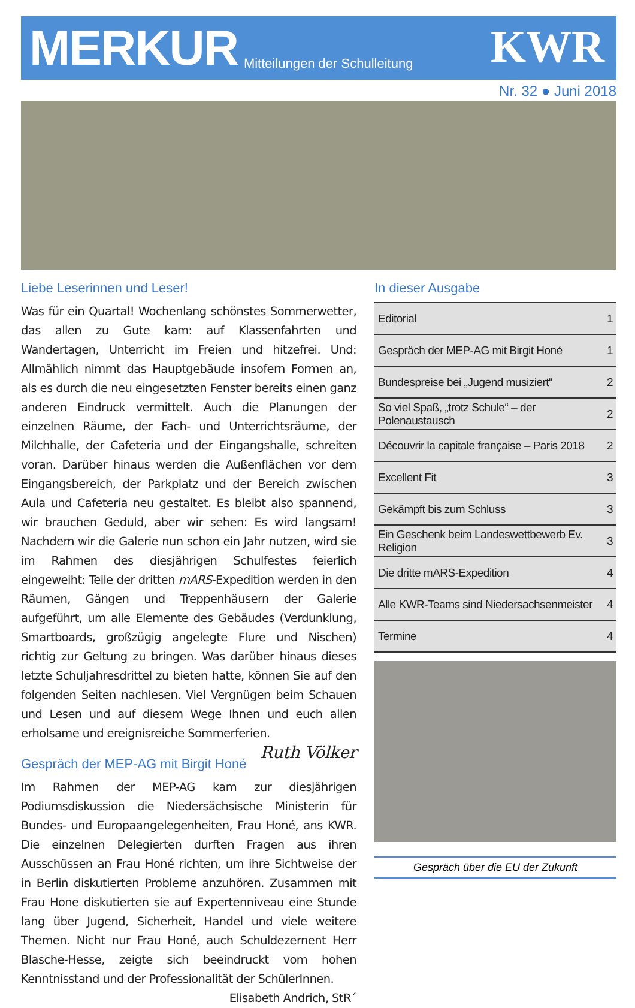MERKUR
Mitteilungen der Schulleitung KWR
Nr. 32 ● Juni 2018
Liebe Leserinnen und Leser!
Was für ein Quartal! Wochenlang schönstes Sommerwetter, das allen zu Gute kam: auf Klassenfahrten und Wandertagen, Unterricht im Freien und hitzefrei. Und: Allmählich nimmt das Hauptgebäude insofern Formen an, als es durch die neu eingesetzten Fenster bereits einen ganz anderen Eindruck vermittelt. Auch die Planungen der einzelnen Räume, der Fach- und Unterrichtsräume, der Milchhalle, der Cafeteria und der Eingangshalle, schreiten voran. Darüber hinaus werden die Außenflächen vor dem Eingangsbereich, der Parkplatz und der Bereich zwischen Aula und Cafeteria neu gestaltet. Es bleibt also spannend, wir brauchen Geduld, aber wir sehen: Es wird langsam! Nachdem wir die Galerie nun schon ein Jahr nutzen, wird sie im Rahmen des diesjährigen Schulfestes feierlich eingeweiht: Teile der dritten mARS-Expedition werden in den Räumen, Gängen und Treppenhäusern der Galerie aufgeführt, um alle Elemente des Gebäudes (Verdunklung, Smartboards, großzügig angelegte Flure und Nischen) richtig zur Geltung zu bringen. Was darüber hinaus dieses letzte Schuljahresdrittel zu bieten hatte, können Sie auf den folgenden Seiten nachlesen. Viel Vergnügen beim Schauen und Lesen und auf diesem Wege Ihnen und euch allen erholsame und ereignisreiche Sommerferien. Ruth Völker
Gespräch der MEP-AG mit Birgit Honé
Im Rahmen der MEP-AG kam zur diesjährigen Podiumsdiskussion die Niedersächsische Ministerin für Bundes- und Europaangelegenheiten, Frau Honé, ans KWR. Die einzelnen Delegierten durften Fragen aus ihren Ausschüssen an Frau Honé richten, um ihre Sichtweise der in Berlin diskutierten Probleme anzuhören. Zusammen mit Frau Hone diskutierten sie auf Expertenniveau eine Stunde lang über Jugend, Sicherheit, Handel und viele weitere Themen. Nicht nur Frau Honé, auch Schuldezernent Herr Blasche-Hesse, zeigte sich beeindruckt vom hohen Kenntnisstand und der Professionalität der SchülerInnen. Elisabeth Andrich, StR´
In dieser Ausgabe
| Editorial | 1 |
| Gespräch der MEP-AG mit Birgit Honé | 1 |
| Bundespreise bei „Jugend musiziert“ | 2 |
| So viel Spaß, „trotz Schule“ – der Polenaustausch | 2 |
| Découvrir la capitale française – Paris 2018 | 2 |
| Excellent Fit | 3 |
| Gekämpft bis zum Schluss | 3 |
| Ein Geschenk beim Landeswettbewerb Ev. Religion | 3 |
| Die dritte mARS-Expedition | 4 |
| Alle KWR-Teams sind Niedersachsenmeister | 4 |
| Termine | 4 |
Gespräch über die EU der Zukunft